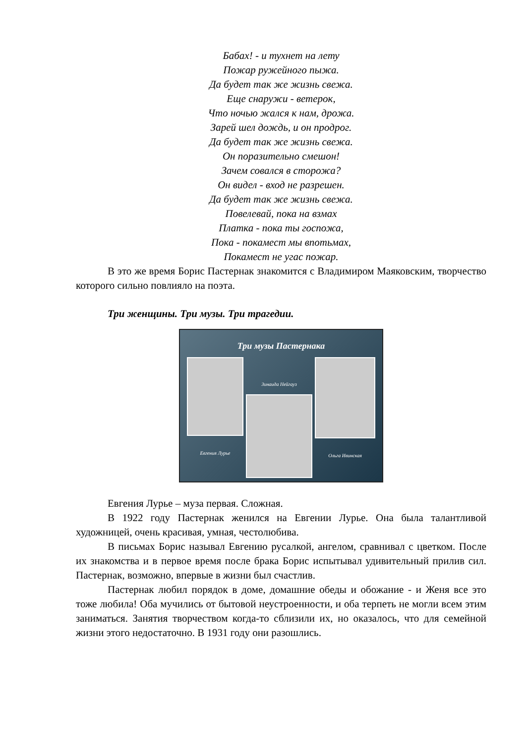Бабах! - и тухнет на лету
Пожар ружейного пыжа.
Да будет так же жизнь свежа.
Еще снаружи - ветерок,
Что ночью жался к нам, дрожа.
Зарей шел дождь, и он продрог.
Да будет так же жизнь свежа.
Он поразительно смешон!
Зачем совался в сторожа?
Он видел - вход не разрешен.
Да будет так же жизнь свежа.
Повелевай, пока на взмах
Платка - пока ты госпожа,
Пока - покамест мы впотьмах,
Покамест не угас пожар.
В это же время Борис Пастернак знакомится с Владимиром Маяковским, творчество которого сильно повлияло на поэта.
Три женщины. Три музы. Три трагедии.
Три музы Пастернака
Евгения Лурье
Зинаида Нейгауз
Ольга Ивинская
Евгения Лурье – муза первая. Сложная.
В 1922 году Пастернак женился на Евгении Лурье. Она была талантливой художницей, очень красивая, умная, честолюбива.
В письмах Борис называл Евгению русалкой, ангелом, сравнивал с цветком. После их знакомства и в первое время после брака Борис испытывал удивительный прилив сил. Пастернак, возможно, впервые в жизни был счастлив.
Пастернак любил порядок в доме, домашние обеды и обожание - и Женя все это тоже любила! Оба мучились от бытовой неустроенности, и оба терпеть не могли всем этим заниматься. Занятия творчеством когда-то сблизили их, но оказалось, что для семейной жизни этого недостаточно. В 1931 году они разошлись.